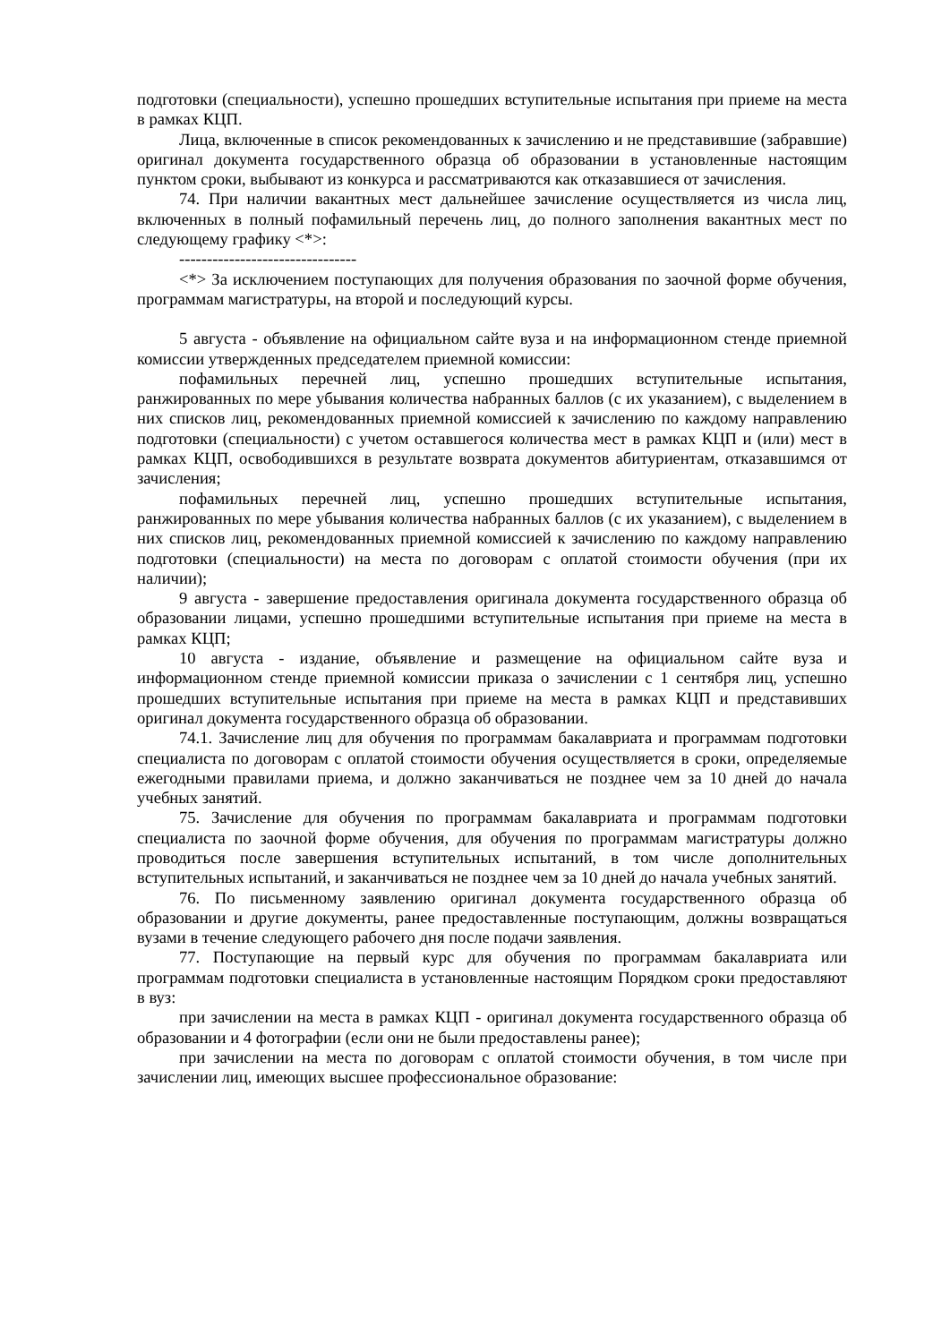подготовки (специальности), успешно прошедших вступительные испытания при приеме на места в рамках КЦП.
Лица, включенные в список рекомендованных к зачислению и не представившие (забравшие) оригинал документа государственного образца об образовании в установленные настоящим пунктом сроки, выбывают из конкурса и рассматриваются как отказавшиеся от зачисления.
74. При наличии вакантных мест дальнейшее зачисление осуществляется из числа лиц, включенных в полный пофамильный перечень лиц, до полного заполнения вакантных мест по следующему графику <*>:
--------------------------------
<*> За исключением поступающих для получения образования по заочной форме обучения, программам магистратуры, на второй и последующий курсы.
5 августа - объявление на официальном сайте вуза и на информационном стенде приемной комиссии утвержденных председателем приемной комиссии:
пофамильных перечней лиц, успешно прошедших вступительные испытания, ранжированных по мере убывания количества набранных баллов (с их указанием), с выделением в них списков лиц, рекомендованных приемной комиссией к зачислению по каждому направлению подготовки (специальности) с учетом оставшегося количества мест в рамках КЦП и (или) мест в рамках КЦП, освободившихся в результате возврата документов абитуриентам, отказавшимся от зачисления;
пофамильных перечней лиц, успешно прошедших вступительные испытания, ранжированных по мере убывания количества набранных баллов (с их указанием), с выделением в них списков лиц, рекомендованных приемной комиссией к зачислению по каждому направлению подготовки (специальности) на места по договорам с оплатой стоимости обучения (при их наличии);
9 августа - завершение предоставления оригинала документа государственного образца об образовании лицами, успешно прошедшими вступительные испытания при приеме на места в рамках КЦП;
10 августа - издание, объявление и размещение на официальном сайте вуза и информационном стенде приемной комиссии приказа о зачислении с 1 сентября лиц, успешно прошедших вступительные испытания при приеме на места в рамках КЦП и представивших оригинал документа государственного образца об образовании.
74.1. Зачисление лиц для обучения по программам бакалавриата и программам подготовки специалиста по договорам с оплатой стоимости обучения осуществляется в сроки, определяемые ежегодными правилами приема, и должно заканчиваться не позднее чем за 10 дней до начала учебных занятий.
75. Зачисление для обучения по программам бакалавриата и программам подготовки специалиста по заочной форме обучения, для обучения по программам магистратуры должно проводиться после завершения вступительных испытаний, в том числе дополнительных вступительных испытаний, и заканчиваться не позднее чем за 10 дней до начала учебных занятий.
76. По письменному заявлению оригинал документа государственного образца об образовании и другие документы, ранее предоставленные поступающим, должны возвращаться вузами в течение следующего рабочего дня после подачи заявления.
77. Поступающие на первый курс для обучения по программам бакалавриата или программам подготовки специалиста в установленные настоящим Порядком сроки предоставляют в вуз:
при зачислении на места в рамках КЦП - оригинал документа государственного образца об образовании и 4 фотографии (если они не были предоставлены ранее);
при зачислении на места по договорам с оплатой стоимости обучения, в том числе при зачислении лиц, имеющих высшее профессиональное образование: